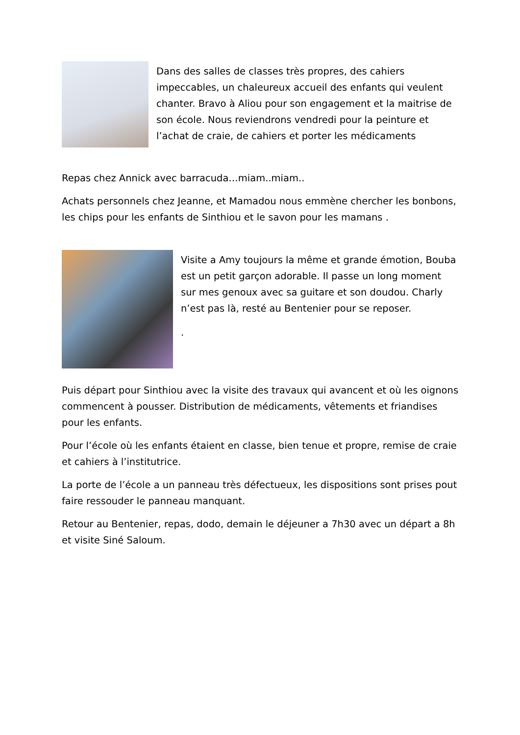Dans des salles de classes très propres, des cahiers impeccables, un chaleureux accueil des enfants qui veulent chanter. Bravo à Aliou pour son engagement et la maitrise de son école. Nous reviendrons vendredi pour la peinture et l’achat de craie, de cahiers et porter les médicaments
Repas chez Annick avec barracuda…miam..miam..
Achats personnels chez Jeanne, et Mamadou nous emmène chercher les bonbons, les chips pour les enfants de Sinthiou et le savon pour les mamans .
Visite a Amy toujours la même et grande émotion, Bouba est un petit garçon adorable. Il passe un long moment sur mes genoux avec sa guitare et son doudou. Charly n’est pas là, resté au Bentenier pour se reposer.
.
Puis départ pour Sinthiou avec la visite des travaux qui avancent et où les oignons commencent à pousser. Distribution de médicaments, vêtements et friandises pour les enfants.
Pour l’école où les enfants étaient en classe, bien tenue et propre, remise de craie et cahiers à l’institutrice.
La porte de l’école a un panneau très défectueux, les dispositions sont prises pout faire ressouder le panneau manquant.
Retour au Bentenier, repas, dodo, demain le déjeuner a 7h30 avec un départ a 8h et visite Siné Saloum.